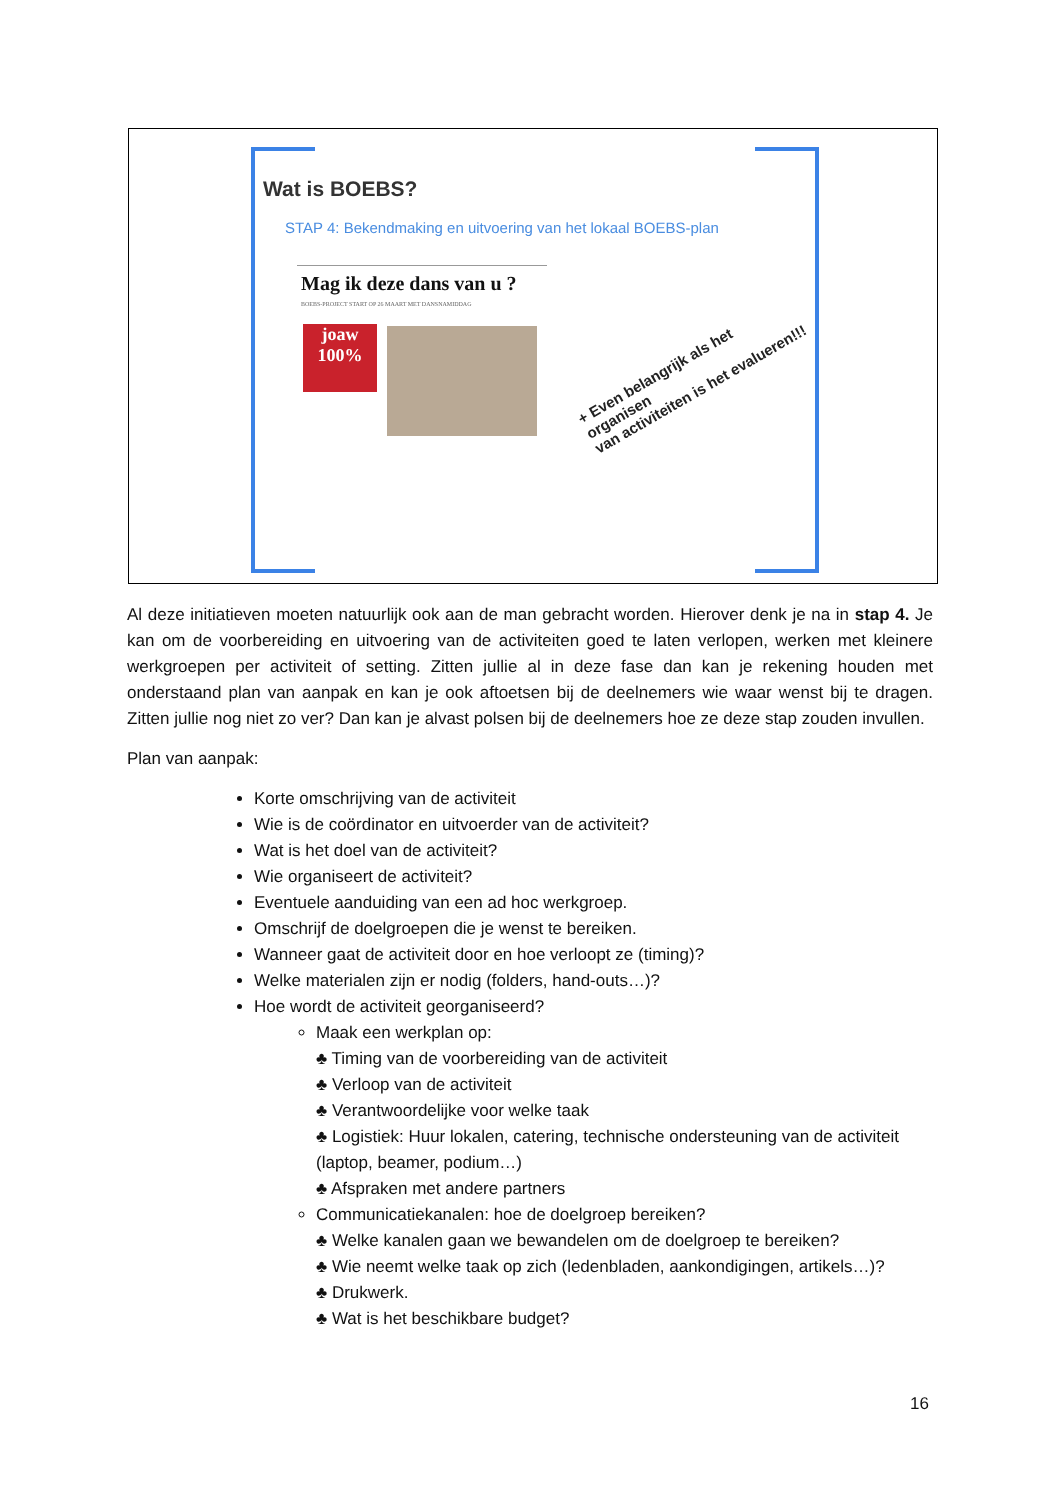Wat is BOEBS?
STAP 4: Bekendmaking en uitvoering van het lokaal BOEBS-plan
Mag ik deze dans van u ?
BOEBS-PROJECT START OP 26 MAART MET DANSNAMIDDAG
joaw
100%
+ Even belangrijk als het organisen
van activiteiten is het evalueren!!!
Al deze initiatieven moeten natuurlijk ook aan de man gebracht worden. Hierover denk je na in stap 4. Je kan om de voorbereiding en uitvoering van de activiteiten goed te laten verlopen, werken met kleinere werkgroepen per activiteit of setting. Zitten jullie al in deze fase dan kan je rekening houden met onderstaand plan van aanpak en kan je ook aftoetsen bij de deelnemers wie waar wenst bij te dragen. Zitten jullie nog niet zo ver? Dan kan je alvast polsen bij de deelnemers hoe ze deze stap zouden invullen.
Plan van aanpak:
Korte omschrijving van de activiteit
Wie is de coördinator en uitvoerder van de activiteit?
Wat is het doel van de activiteit?
Wie organiseert de activiteit?
Eventuele aanduiding van een ad hoc werkgroep.
Omschrijf de doelgroepen die je wenst te bereiken.
Wanneer gaat de activiteit door en hoe verloopt ze (timing)?
Welke materialen zijn er nodig (folders, hand-outs…)?
Hoe wordt de activiteit georganiseerd?
Maak een werkplan op:
♣ Timing van de voorbereiding van de activiteit
♣ Verloop van de activiteit
♣ Verantwoordelijke voor welke taak
♣ Logistiek: Huur lokalen, catering, technische ondersteuning van de activiteit (laptop, beamer, podium…)
♣ Afspraken met andere partners
Communicatiekanalen: hoe de doelgroep bereiken?
♣ Welke kanalen gaan we bewandelen om de doelgroep te bereiken?
♣ Wie neemt welke taak op zich (ledenbladen, aankondigingen, artikels…)?
♣ Drukwerk.
♣ Wat is het beschikbare budget?
16